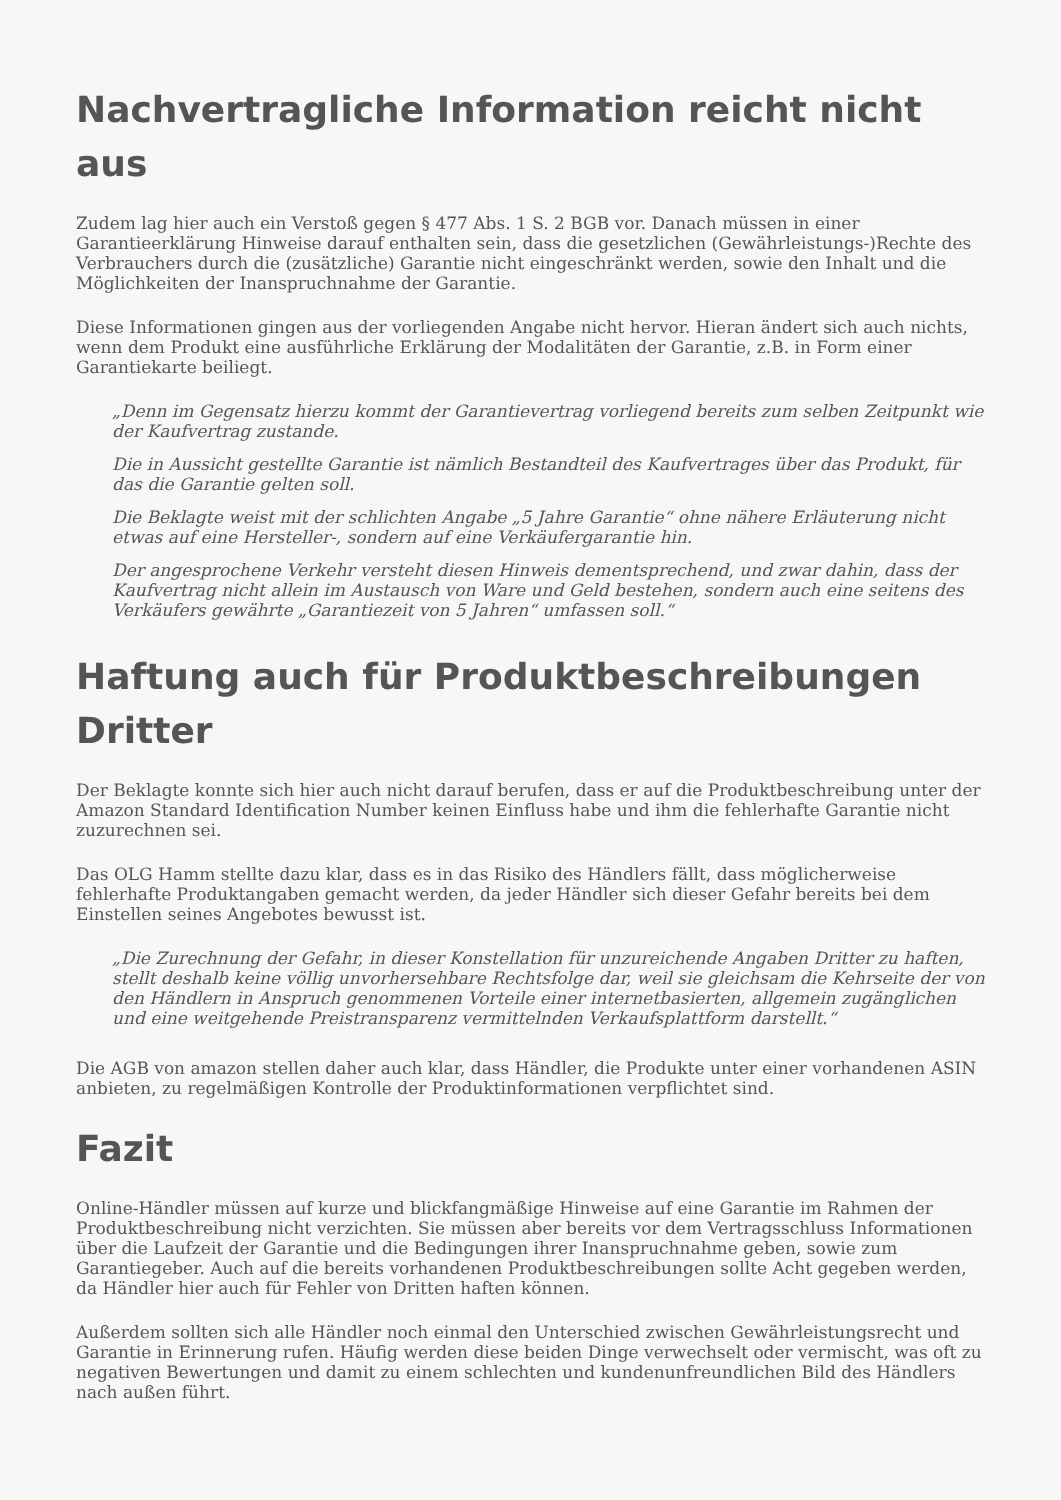Nachvertragliche Information reicht nicht aus
Zudem lag hier auch ein Verstoß gegen § 477 Abs. 1 S. 2 BGB vor. Danach müssen in einer Garantieerklärung Hinweise darauf enthalten sein, dass die gesetzlichen (Gewährleistungs-)Rechte des Verbrauchers durch die (zusätzliche) Garantie nicht eingeschränkt werden, sowie den Inhalt und die Möglichkeiten der Inanspruchnahme der Garantie.
Diese Informationen gingen aus der vorliegenden Angabe nicht hervor. Hieran ändert sich auch nichts, wenn dem Produkt eine ausführliche Erklärung der Modalitäten der Garantie, z.B. in Form einer Garantiekarte beiliegt.
„Denn im Gegensatz hierzu kommt der Garantievertrag vorliegend bereits zum selben Zeitpunkt wie der Kaufvertrag zustande.
Die in Aussicht gestellte Garantie ist nämlich Bestandteil des Kaufvertrages über das Produkt, für das die Garantie gelten soll.
Die Beklagte weist mit der schlichten Angabe „5 Jahre Garantie“ ohne nähere Erläuterung nicht etwas auf eine Hersteller-, sondern auf eine Verkäufergarantie hin.
Der angesprochene Verkehr versteht diesen Hinweis dementsprechend, und zwar dahin, dass der Kaufvertrag nicht allein im Austausch von Ware und Geld bestehen, sondern auch eine seitens des Verkäufers gewährte „Garantiezeit von 5 Jahren“ umfassen soll.“
Haftung auch für Produktbeschreibungen Dritter
Der Beklagte konnte sich hier auch nicht darauf berufen, dass er auf die Produktbeschreibung unter der Amazon Standard Identification Number keinen Einfluss habe und ihm die fehlerhafte Garantie nicht zuzurechnen sei.
Das OLG Hamm stellte dazu klar, dass es in das Risiko des Händlers fällt, dass möglicherweise fehlerhafte Produktangaben gemacht werden, da jeder Händler sich dieser Gefahr bereits bei dem Einstellen seines Angebotes bewusst ist.
„Die Zurechnung der Gefahr, in dieser Konstellation für unzureichende Angaben Dritter zu haften, stellt deshalb keine völlig unvorhersehbare Rechtsfolge dar, weil sie gleichsam die Kehrseite der von den Händlern in Anspruch genommenen Vorteile einer internetbasierten, allgemein zugänglichen und eine weitgehende Preistransparenz vermittelnden Verkaufsplattform darstellt.“
Die AGB von amazon stellen daher auch klar, dass Händler, die Produkte unter einer vorhandenen ASIN anbieten, zu regelmäßigen Kontrolle der Produktinformationen verpflichtet sind.
Fazit
Online-Händler müssen auf kurze und blickfangmäßige Hinweise auf eine Garantie im Rahmen der Produktbeschreibung nicht verzichten. Sie müssen aber bereits vor dem Vertragsschluss Informationen über die Laufzeit der Garantie und die Bedingungen ihrer Inanspruchnahme geben, sowie zum Garantiegeber. Auch auf die bereits vorhandenen Produktbeschreibungen sollte Acht gegeben werden, da Händler hier auch für Fehler von Dritten haften können.
Außerdem sollten sich alle Händler noch einmal den Unterschied zwischen Gewährleistungsrecht und Garantie in Erinnerung rufen. Häufig werden diese beiden Dinge verwechselt oder vermischt, was oft zu negativen Bewertungen und damit zu einem schlechten und kundenunfreundlichen Bild des Händlers nach außen führt.